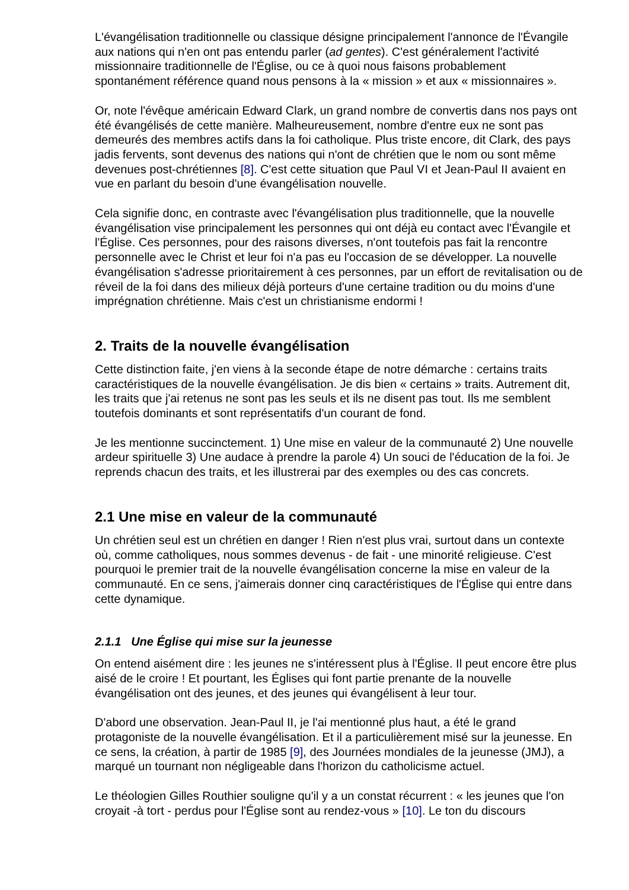L'évangélisation traditionnelle ou classique désigne principalement l'annonce de l'Évangile aux nations qui n'en ont pas entendu parler (ad gentes). C'est généralement l'activité missionnaire traditionnelle de l'Église, ou ce à quoi nous faisons probablement spontanément référence quand nous pensons à la « mission » et aux « missionnaires ».
Or, note l'évêque américain Edward Clark, un grand nombre de convertis dans nos pays ont été évangélisés de cette manière. Malheureusement, nombre d'entre eux ne sont pas demeurés des membres actifs dans la foi catholique. Plus triste encore, dit Clark, des pays jadis fervents, sont devenus des nations qui n'ont de chrétien que le nom ou sont même devenues post-chrétiennes [8]. C'est cette situation que Paul VI et Jean-Paul II avaient en vue en parlant du besoin d'une évangélisation nouvelle.
Cela signifie donc, en contraste avec l'évangélisation plus traditionnelle, que la nouvelle évangélisation vise principalement les personnes qui ont déjà eu contact avec l'Évangile et l'Église. Ces personnes, pour des raisons diverses, n'ont toutefois pas fait la rencontre personnelle avec le Christ et leur foi n'a pas eu l'occasion de se développer. La nouvelle évangélisation s'adresse prioritairement à ces personnes, par un effort de revitalisation ou de réveil de la foi dans des milieux déjà porteurs d'une certaine tradition ou du moins d'une imprégnation chrétienne. Mais c'est un christianisme endormi !
2. Traits de la nouvelle évangélisation
Cette distinction faite, j'en viens à la seconde étape de notre démarche : certains traits caractéristiques de la nouvelle évangélisation. Je dis bien « certains » traits. Autrement dit, les traits que j'ai retenus ne sont pas les seuls et ils ne disent pas tout. Ils me semblent toutefois dominants et sont représentatifs d'un courant de fond.
Je les mentionne succinctement. 1) Une mise en valeur de la communauté 2) Une nouvelle ardeur spirituelle 3) Une audace à prendre la parole 4) Un souci de l'éducation de la foi. Je reprends chacun des traits, et les illustrerai par des exemples ou des cas concrets.
2.1 Une mise en valeur de la communauté
Un chrétien seul est un chrétien en danger ! Rien n'est plus vrai, surtout dans un contexte où, comme catholiques, nous sommes devenus - de fait - une minorité religieuse. C'est pourquoi le premier trait de la nouvelle évangélisation concerne la mise en valeur de la communauté. En ce sens, j'aimerais donner cinq caractéristiques de l'Église qui entre dans cette dynamique.
2.1.1 Une Église qui mise sur la jeunesse
On entend aisément dire : les jeunes ne s'intéressent plus à l'Église. Il peut encore être plus aisé de le croire ! Et pourtant, les Églises qui font partie prenante de la nouvelle évangélisation ont des jeunes, et des jeunes qui évangélisent à leur tour.
D'abord une observation. Jean-Paul II, je l'ai mentionné plus haut, a été le grand protagoniste de la nouvelle évangélisation. Et il a particulièrement misé sur la jeunesse. En ce sens, la création, à partir de 1985 [9], des Journées mondiales de la jeunesse (JMJ), a marqué un tournant non négligeable dans l'horizon du catholicisme actuel.
Le théologien Gilles Routhier souligne qu'il y a un constat récurrent : « les jeunes que l'on croyait -à tort - perdus pour l'Église sont au rendez-vous » [10]. Le ton du discours